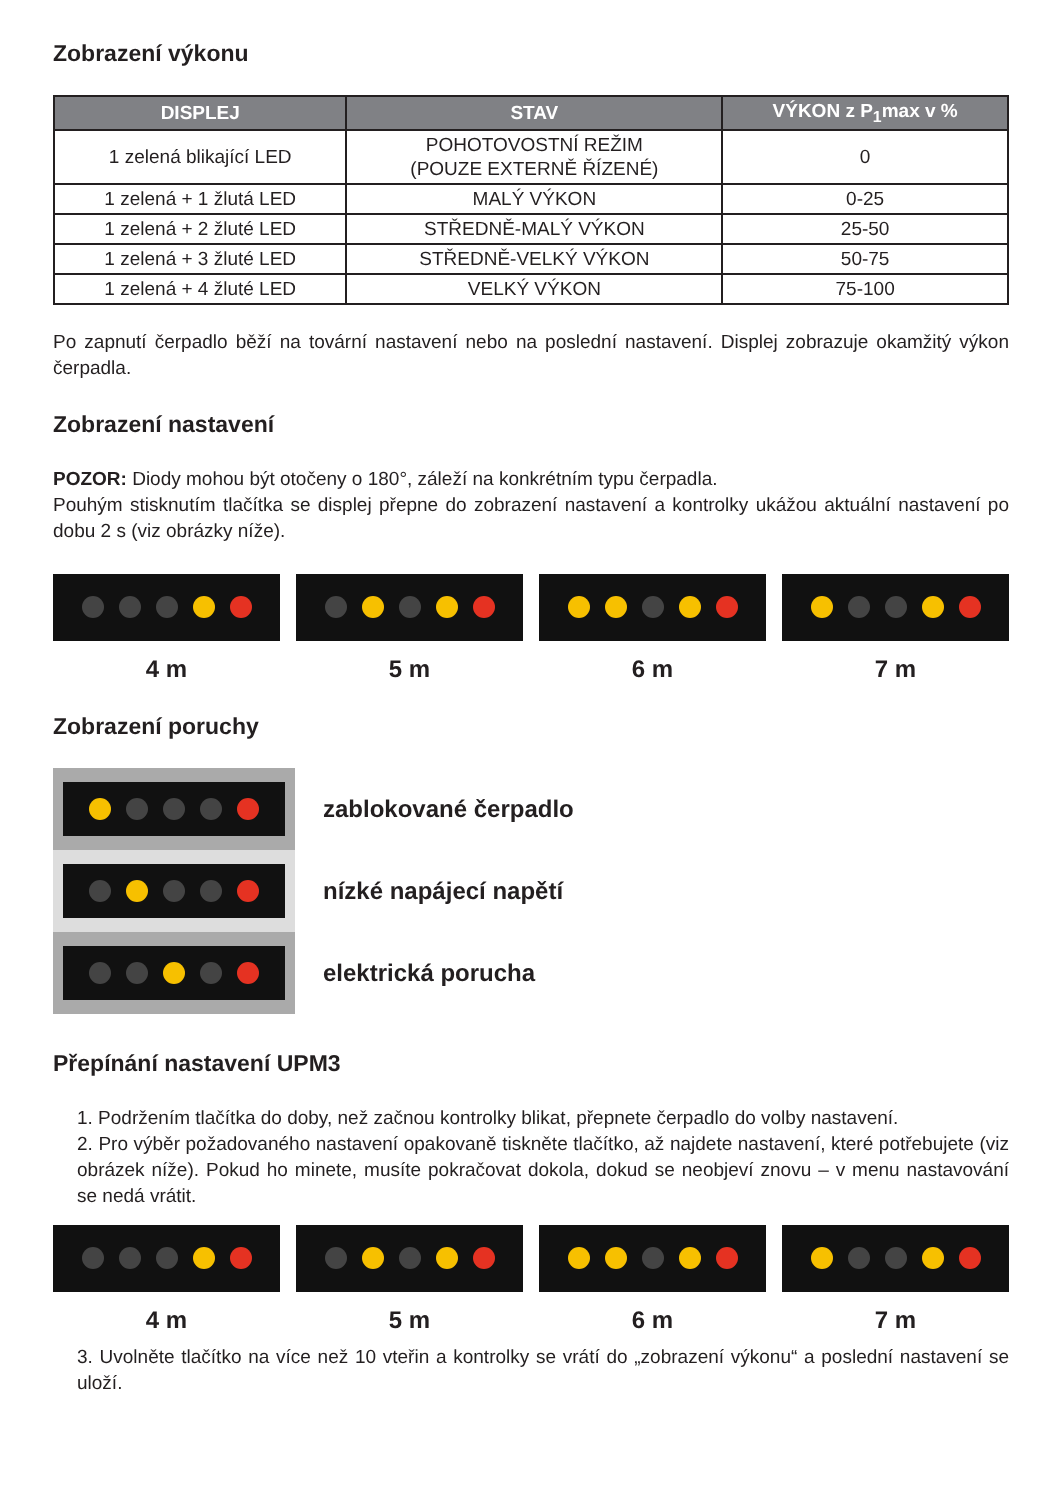Zobrazení výkonu
| DISPLEJ | STAV | VÝKON z P<sub>1</sub>max v % |
| --- | --- | --- |
| 1 zelená blikající LED | POHOTOVOSTNÍ REŽIM (POUZE EXTERNĚ ŘÍZENÉ) | 0 |
| 1 zelená + 1 žlutá LED | MALÝ VÝKON | 0-25 |
| 1 zelená + 2 žluté LED | STŘEDNĚ-MALÝ VÝKON | 25-50 |
| 1 zelená + 3 žluté LED | STŘEDNĚ-VELKÝ VÝKON | 50-75 |
| 1 zelená + 4 žluté LED | VELKÝ VÝKON | 75-100 |
Po zapnutí čerpadlo běží na tovární nastavení nebo na poslední nastavení. Displej zobrazuje okamžitý výkon čerpadla.
Zobrazení nastavení
POZOR: Diody mohou být otočeny o 180°, záleží na konkrétním typu čerpadla.
Pouhým stisknutím tlačítka se displej přepne do zobrazení nastavení a kontrolky ukážou aktuální nastavení po dobu 2 s (viz obrázky níže).
4 m 5 m 6 m 7 m
Zobrazení poruchy
zablokované čerpadlo
nízké napájecí napětí
elektrická porucha
Přepínání nastavení UPM3
1. Podržením tlačítka do doby, než začnou kontrolky blikat, přepnete čerpadlo do volby nastavení.
2. Pro výběr požadovaného nastavení opakovaně tiskněte tlačítko, až najdete nastavení, které potřebujete (viz obrázek níže). Pokud ho minete, musíte pokračovat dokola, dokud se neobjeví znovu – v menu nastavování se nedá vrátit.
4 m 5 m 6 m 7 m
3. Uvolněte tlačítko na více než 10 vteřin a kontrolky se vrátí do „zobrazení výkonu“ a poslední nastavení se uloží.